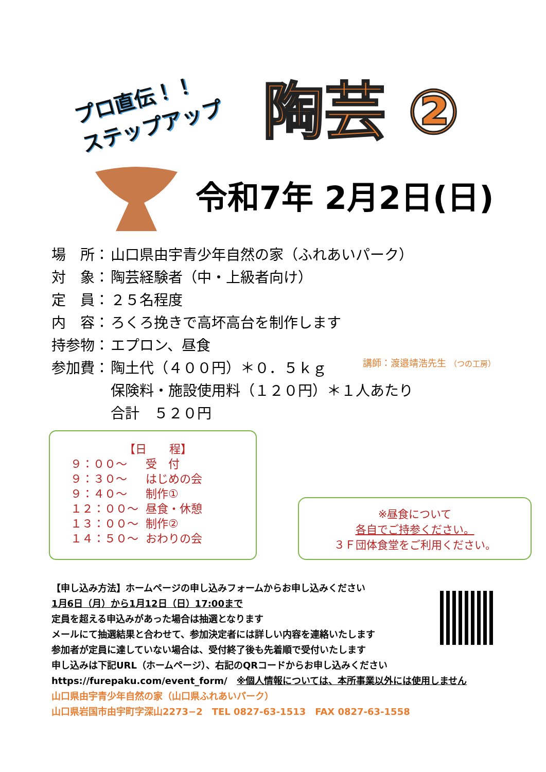プロ直伝！！
ステップアップ
陶芸 ②
令和7年 2月2日(日)
場　所： 山口県由宇青少年自然の家（ふれあいパーク）
対　象： 陶芸経験者（中・上級者向け）
定　員： ２５名程度
内　容： ろくろ挽きで高坏高台を制作します
持参物： エプロン、昼食
参加費： 陶土代（４００円）＊０．５ｋｇ
保険料・施設使用料（１２０円）＊１人あたり
合計　５２０円
講師：渡邉靖浩先生 （つの工房）
【日　　程】
| ９：００～ | 受 付 |
| ９：３０～ | はじめの会 |
| ９：４０～ | 制作① |
| １２：００～ | 昼食・休憩 |
| １３：００～ | 制作② |
| １４：５０～ | おわりの会 |
※昼食について
各自でご持参ください。
３Ｆ団体食堂をご利用ください。
【申し込み方法】ホームページの申し込みフォームからお申し込みください
1月6日（月）から1月12日（日）17:00まで
定員を超える申込みがあった場合は抽選となります
メールにて抽選結果と合わせて、参加決定者には詳しい内容を連絡いたします
参加者が定員に達していない場合は、受付終了後も先着順で受付いたします
申し込みは下記URL（ホームページ）、右記のQRコードからお申し込みください
https://furepaku.com/event_form/　※個人情報については、本所事業以外には使用しません
山口県由宇青少年自然の家（山口県ふれあいパーク）
山口県岩国市由宇町字深山2273−2　TEL 0827-63-1513　FAX 0827-63-1558